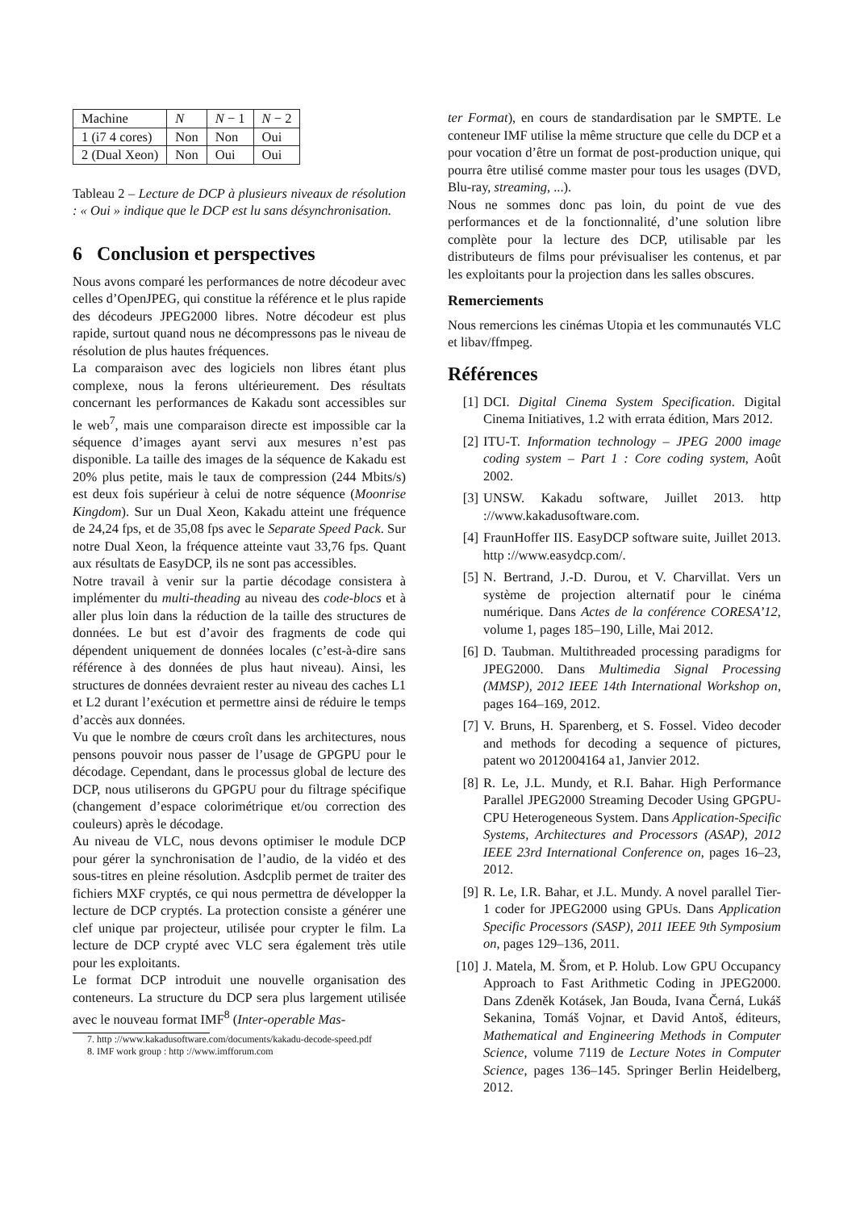| Machine | N | N − 1 | N − 2 |
| 1 (i7 4 cores) | Non | Non | Oui |
| 2 (Dual Xeon) | Non | Oui | Oui |
Tableau 2 – Lecture de DCP à plusieurs niveaux de résolution : « Oui » indique que le DCP est lu sans désynchronisation.
6 Conclusion et perspectives
Nous avons comparé les performances de notre décodeur avec celles d’OpenJPEG, qui constitue la référence et le plus rapide des décodeurs JPEG2000 libres. Notre décodeur est plus rapide, surtout quand nous ne décompressons pas le niveau de résolution de plus hautes fréquences.
La comparaison avec des logiciels non libres étant plus complexe, nous la ferons ultérieurement. Des résultats concernant les performances de Kakadu sont accessibles sur le web<sup>7</sup>, mais une comparaison directe est impossible car la séquence d’images ayant servi aux mesures n’est pas disponible. La taille des images de la séquence de Kakadu est 20% plus petite, mais le taux de compression (244 Mbits/s) est deux fois supérieur à celui de notre séquence (Moonrise Kingdom). Sur un Dual Xeon, Kakadu atteint une fréquence de 24,24 fps, et de 35,08 fps avec le Separate Speed Pack. Sur notre Dual Xeon, la fréquence atteinte vaut 33,76 fps. Quant aux résultats de EasyDCP, ils ne sont pas accessibles.
Notre travail à venir sur la partie décodage consistera à implémenter du multi-theading au niveau des code-blocs et à aller plus loin dans la réduction de la taille des structures de données. Le but est d’avoir des fragments de code qui dépendent uniquement de données locales (c’est-à-dire sans référence à des données de plus haut niveau). Ainsi, les structures de données devraient rester au niveau des caches L1 et L2 durant l’exécution et permettre ainsi de réduire le temps d’accès aux données.
Vu que le nombre de cœurs croît dans les architectures, nous pensons pouvoir nous passer de l’usage de GPGPU pour le décodage. Cependant, dans le processus global de lecture des DCP, nous utiliserons du GPGPU pour du filtrage spécifique (changement d’espace colorimétrique et/ou correction des couleurs) après le décodage.
Au niveau de VLC, nous devons optimiser le module DCP pour gérer la synchronisation de l’audio, de la vidéo et des sous-titres en pleine résolution. Asdcplib permet de traiter des fichiers MXF cryptés, ce qui nous permettra de développer la lecture de DCP cryptés. La protection consiste a générer une clef unique par projecteur, utilisée pour crypter le film. La lecture de DCP crypté avec VLC sera également très utile pour les exploitants.
Le format DCP introduit une nouvelle organisation des conteneurs. La structure du DCP sera plus largement utilisée avec le nouveau format IMF<sup>8</sup> (Inter-operable Mas-
7. http ://www.kakadusoftware.com/documents/kakadu-decode-speed.pdf
8. IMF work group : http ://www.imfforum.com
ter Format), en cours de standardisation par le SMPTE. Le conteneur IMF utilise la même structure que celle du DCP et a pour vocation d’être un format de post-production unique, qui pourra être utilisé comme master pour tous les usages (DVD, Blu-ray, streaming, ...).
Nous ne sommes donc pas loin, du point de vue des performances et de la fonctionnalité, d’une solution libre complète pour la lecture des DCP, utilisable par les distributeurs de films pour prévisualiser les contenus, et par les exploitants pour la projection dans les salles obscures.
Remerciements
Nous remercions les cinémas Utopia et les communautés VLC et libav/ffmpeg.
Références
[1] DCI. Digital Cinema System Specification. Digital Cinema Initiatives, 1.2 with errata édition, Mars 2012.
[2] ITU-T. Information technology – JPEG 2000 image coding system – Part 1 : Core coding system, Août 2002.
[3] UNSW. Kakadu software, Juillet 2013. http ://www.kakadusoftware.com.
[4] FraunHoffer IIS. EasyDCP software suite, Juillet 2013. http ://www.easydcp.com/.
[5] N. Bertrand, J.-D. Durou, et V. Charvillat. Vers un système de projection alternatif pour le cinéma numérique. Dans Actes de la conférence CORESA’12, volume 1, pages 185–190, Lille, Mai 2012.
[6] D. Taubman. Multithreaded processing paradigms for JPEG2000. Dans Multimedia Signal Processing (MMSP), 2012 IEEE 14th International Workshop on, pages 164–169, 2012.
[7] V. Bruns, H. Sparenberg, et S. Fossel. Video decoder and methods for decoding a sequence of pictures, patent wo 2012004164 a1, Janvier 2012.
[8] R. Le, J.L. Mundy, et R.I. Bahar. High Performance Parallel JPEG2000 Streaming Decoder Using GPGPU-CPU Heterogeneous System. Dans Application-Specific Systems, Architectures and Processors (ASAP), 2012 IEEE 23rd International Conference on, pages 16–23, 2012.
[9] R. Le, I.R. Bahar, et J.L. Mundy. A novel parallel Tier-1 coder for JPEG2000 using GPUs. Dans Application Specific Processors (SASP), 2011 IEEE 9th Symposium on, pages 129–136, 2011.
[10] J. Matela, M. Šrom, et P. Holub. Low GPU Occupancy Approach to Fast Arithmetic Coding in JPEG2000. Dans Zdeněk Kotásek, Jan Bouda, Ivana Černá, Lukáš Sekanina, Tomáš Vojnar, et David Antoš, éditeurs, Mathematical and Engineering Methods in Computer Science, volume 7119 de Lecture Notes in Computer Science, pages 136–145. Springer Berlin Heidelberg, 2012.